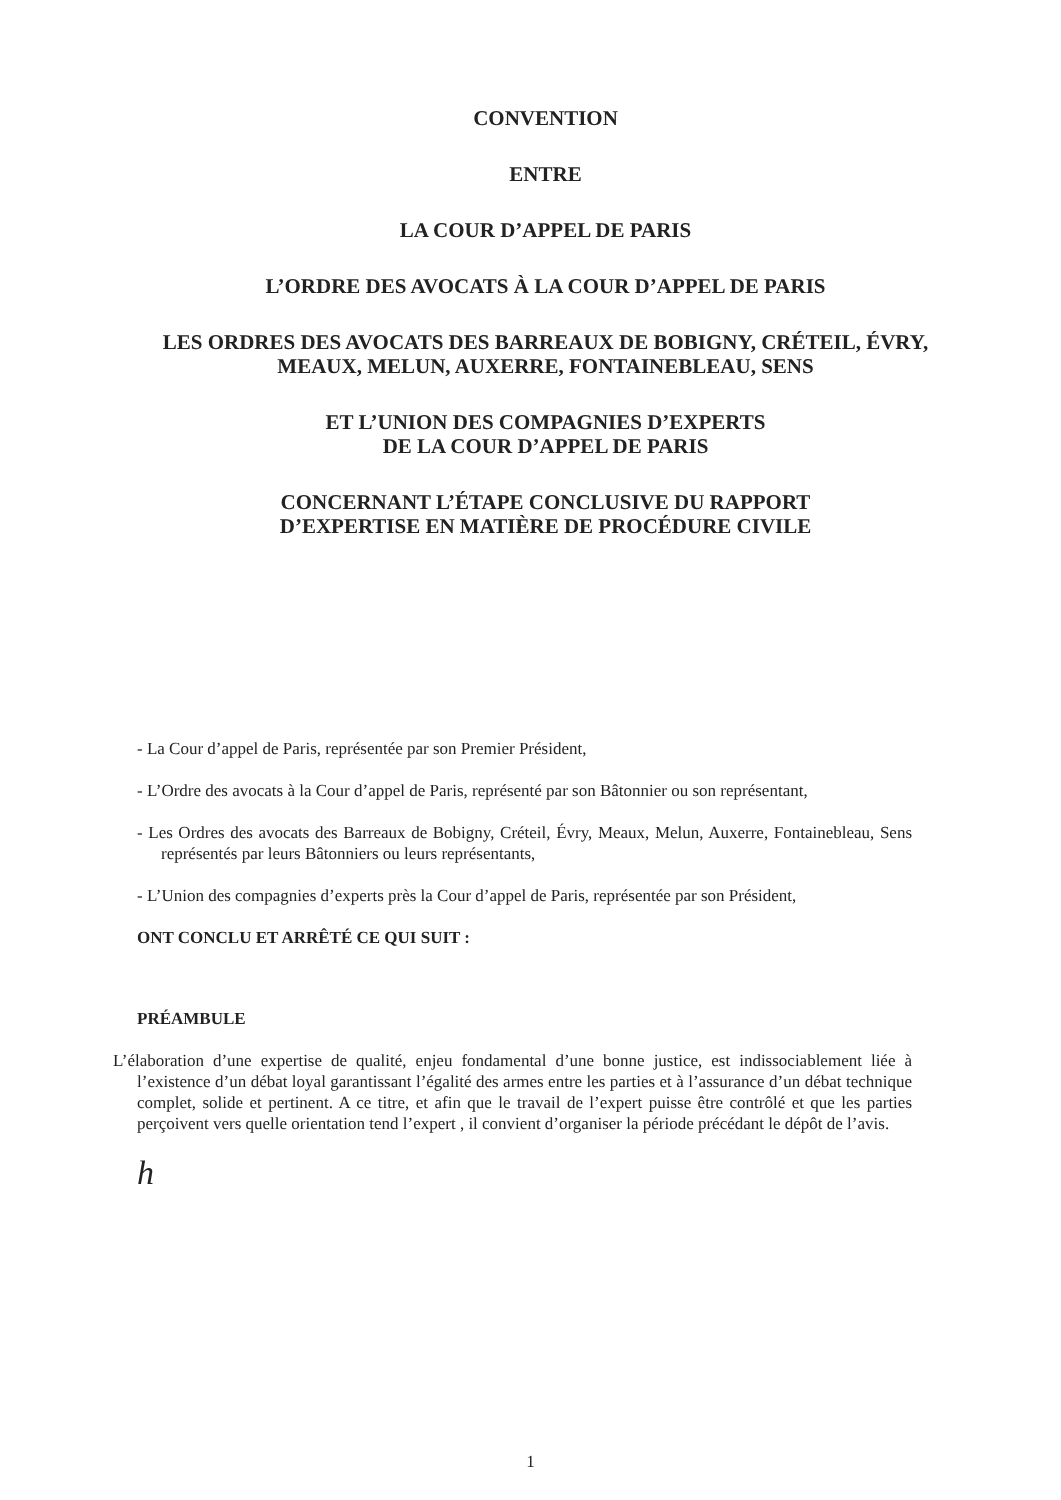CONVENTION
ENTRE
LA COUR D’APPEL DE PARIS
L’ORDRE DES AVOCATS À LA COUR D’APPEL DE PARIS
LES ORDRES DES AVOCATS DES BARREAUX DE BOBIGNY, CRÉTEIL, ÉVRY, MEAUX, MELUN, AUXERRE, FONTAINEBLEAU, SENS
ET L’UNION DES COMPAGNIES D’EXPERTS
DE LA COUR D’APPEL DE PARIS
CONCERNANT L’ÉTAPE CONCLUSIVE DU RAPPORT
D’EXPERTISE EN MATIÈRE DE PROCÉDURE CIVILE
- La Cour d’appel de Paris, représentée par son Premier Président,
- L’Ordre des avocats à la Cour d’appel de Paris, représenté par son Bâtonnier ou son représentant,
- Les Ordres des avocats des Barreaux de Bobigny, Créteil, Évry, Meaux, Melun, Auxerre, Fontainebleau, Sens représentés par leurs Bâtonniers ou leurs représentants,
- L’Union des compagnies d’experts près la Cour d’appel de Paris, représentée par son Président,
ONT CONCLU ET ARRÊTÉ CE QUI SUIT :
PRÉAMBULE
L’élaboration d’une expertise de qualité, enjeu fondamental d’une bonne justice, est indissociablement liée à l’existence d’un débat loyal garantissant l’égalité des armes entre les parties et à l’assurance d’un débat technique complet, solide et pertinent. A ce titre, et afin que le travail de l’expert puisse être contrôlé et que les parties perçoivent vers quelle orientation tend l’expert , il convient d’organiser la période précédant le dépôt de l’avis.
h
1